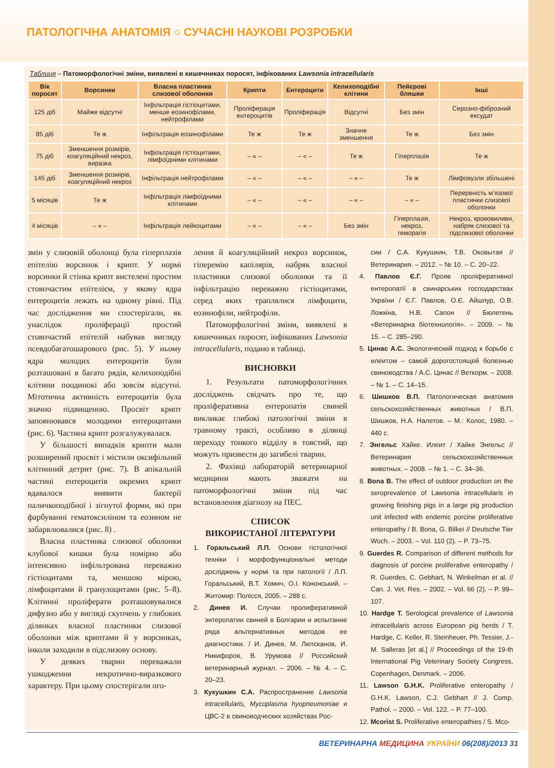ПАТОЛОГІЧНА АНАТОМІЯ ○ СУЧАСНІ НАУКОВІ РОЗРОБКИ
Таблиця – Патоморфологічні зміни, виявлені в кишечниках поросят, інфікованих Lawsonia intracellularis
| Вік поросят | Ворсинки | Власна пластинка слизової оболонки | Крипти | Ентероцити | Келихоподібні клітини | Пейєрові бляшки | Інші |
| --- | --- | --- | --- | --- | --- | --- | --- |
| 125 діб | Майже відсутні | Інфільтрація гістіоцитами, менше еозинофілами, нейтрофілами | Проліферація ентероцитів | Проліферація | Відсутні | Без змін | Серозно-фіброзний ексудат |
| 85 діб | Те ж | Інфільтрація еозинофілами | Те ж | Те ж | Значне зменшення | Те ж | Без змін |
| 75 діб | Зменшення розмірів, коагуляційний некроз, виразка | Інфільтрація гістіоцитами, лімфоїдними клітинами | – « – | – « – | Те ж | Гіперплазія | Те ж |
| 145 діб | Зменшення розмірів, коагуляційний некроз | Інфільтрація нейтрофілами | – « – | – « – | – « – | Те ж | Лімфовузли збільшені |
| 5 місяців | Те ж | Інфільтрація лімфоїдними клітинами | – « – | – « – | – « – | – « – | Перервність м’язової пластинки слизової оболонки |
| 4 місяців | – « – | Інфільтрація лейкоцитами | – « – | – « – | Без змін | Гіперплазія, некроз, геморагія | Некроз, крововиливи, набряк слизової та підслизової оболонки |
змін у слизовій оболонці була гіперплазія епітелію ворсинок і крипт. У нормі ворсинки й стінка крипт вистелені простим стовпчастим епітелієм, у якому ядра ентероцитів лежать на одному рівні. Під час дослідження ми спостерігали, як унаслідок проліферації простий стовпчастий епітелій набував вигляду псевдобагатошарового (рис. 5). У ньому ядра молодих ентероцитів були розташовані в багато рядів, келихоподібні клітини поодинокі або зовсім відсутні. Мітотична активність ентероцитів була значно підвищеною. Просвіт крипт заповнювався молодими ентероцитами (рис. 6). Частина крипт розгалужувалася.
У більшості випадків крипти мали розширений просвіт і містили оксифільний клітинний детрит (рис. 7). В апікальній частині ентероцитів окремих крипт вдавалося виявити бактерії паличкоподібної і зігнутої форми, які при фарбуванні гематоксиліном та еозином не забарвлювалися (рис. 8) .
Власна пластинка слизової оболонки клубової кишки була помірно або інтенсивно інфільтрована переважно гістіоцитами та, меншою мірою, лімфоцитами й гранулоцитами (рис. 5–8). Клітинні проліферати розташовувалися дифузно або у вигляді скупчень у глибоких ділянках власної пластинки слизової оболонки між криптами й у ворсинках, інколи заходили в підслизову основу.
У деяких тварин переважали ушкодження некротично-виразкового характеру. При цьому спостерігали ого-
лення й коагуляційний некроз ворсинок, гіперемію капілярів, набряк власної пластинки слизової оболонки та її інфільтрацію переважно гістіоцитами, серед яких траплялися лімфоцити, еозинофіли, нейтрофіли.
Патоморфологічні зміни, виявлені в кишечниках поросят, інфікованих Lawsonia intracellularis, подано в таблиці.
ВИСНОВКИ
1. Результати патоморфологічних досліджень свідчать про те, що проліферативна ентеропатія свиней викликає глибокі патологічні зміни в травному тракті, особливо в ділянці переходу тонкого відділу в товстий, що можуть призвести до загибелі тварин.
2. Фахівці лабораторій ветеринарної медицини мають зважати на патоморфологічні зміни під час встановлення діагнозу на ПЕС.
СПИСОК
ВИКОРИСТАНОЇ ЛІТЕРАТУРИ
1. Горальський Л.П. Основи гістологічної техніки і морфофункціональні методи досліджень у нормі та при патології / Л.П. Горальський, В.Т. Хомич, О.І. Кононський. – Житомир: Полісся, 2005. – 288 с.
2. Динев И. Случаи пролиферативной энтеропатии свиней в Болгарии и испытание ряда альтернативных методов ее диагностики. / И. Динев, М. Лютсканов, И. Никифоров, В. Урумова // Российский ветеринарный журнал. – 2006. – № 4. – С. 20–23.
3. Кукушкин С.А. Распространение Lawsonia intracellularis, Mycoplasma hyopneumoniae и ЦВС-2 в свиноводческих хозяйствах Рос-
сии / С.А. Кукушкин, Т.В. Оковытая // Ветеринария. – 2012. – № 10. – С. 20–22.
4. Павлов Є.Г. Прояв проліферативної ентеропатії в свинарських господарствах України / Є.Г. Павлов, О.Є. Айшпур, О.В. Ложкіна, Н.В. Сапон // Бюлетень «Ветеринарна біотехнологія». – 2009. – № 15. – С. 285–290.
5. Цинас А.С. Экологический подход к борьбе с илеитом – самой дорогостоящей болезнью свиноводства / А.С. Цинас // Веткорм. – 2008. – № 1. – С. 14–15.
6. Шишков В.П. Патологическая анатомия сельскохозяйственных животных / В.П. Шишков, Н.А. Налетов. – М.: Колос, 1980. – 440 с.
7. Энгельс Хайке. Илеит / Хайке Энгельс // Ветеринария сельскохозяйственных животных. – 2008. – № 1. – С. 34–36.
8. Bona B. The effect of outdoor production on the seroprevalence of Lawsonia intracellularis in growing finishing pigs in a large pig production unit infected with endemic porcine proliferative enteropathy / B. Bona, G. Bilkei // Deutsche Tier Woch. – 2003. – Vol. 110 (2). – P. 73–75.
9. Guerdes R. Comparison of different methods for diagnosis of porcine proliferative enteropathy / R. Guerdes, C. Gebhart, N. Winkelman et al. // Can. J. Vet. Res. – 2002. – Vol. 66 (2). – P. 99–107.
10. Hardge T. Serological prevalence of Lawsonia intracellularis across European pig herds / T. Hardge, C. Keller, R. Steinheuer, Ph. Tessier, J.-M. Salleras [et al.] // Proceedings of the 19-th International Pig Veterinary Society Congress, Copenhagen, Denmark. – 2006.
11. Lawson G.H.K. Proliferative enteropathy / G.H.K. Lawson, C.J. Gebhart // J. Comp. Pathol. – 2000. – Vol. 122. – P. 77–100.
12. Mcorist S. Proliferative enteropathies / S. Mco-
ВЕТЕРИНАРНА МЕДИЦИНА УКРАЇНИ 06(208)/2013 31